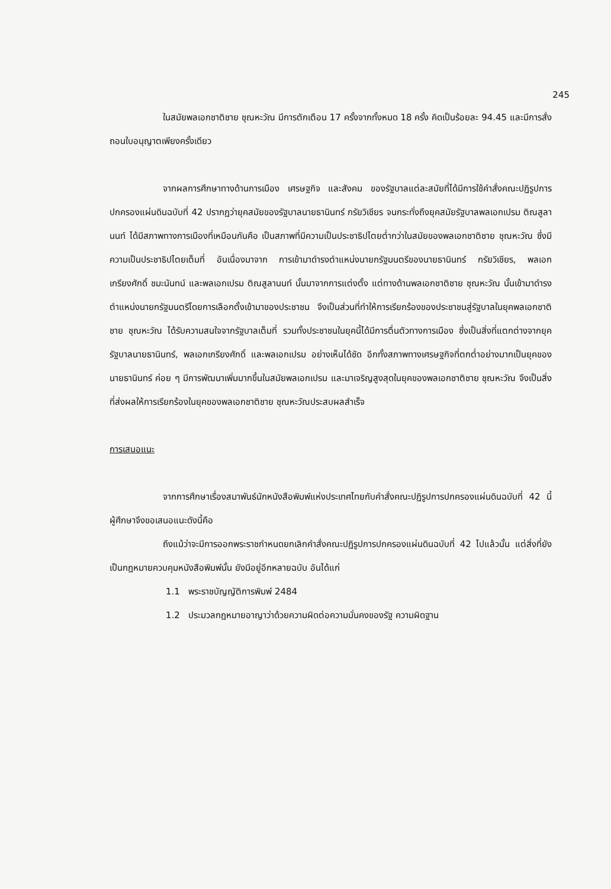245
ในสมัยพลเอกชาติชาย ชุณหะวัณ มีการตักเตือน 17 ครั้งจากทั้งหมด 18 ครั้ง คิดเป็นร้อยละ 94.45 และมีการสั่งถอนใบอนุญาตเพียงครั้งเดียว
จากผลการศึกษาทางด้านการเมือง เศรษฐกิจ และสังคม ของรัฐบาลแต่ละสมัยที่ได้มีการใช้คำสั่งคณะปฏิรูปการปกครองแผ่นดินฉบับที่ 42 ปรากฏว่ายุคสมัยของรัฐบาลนายธานินทร์ กรัยวิเชียร จนกระทั่งถึงยุคสมัยรัฐบาลพลเอกเปรม ติณสูลานนท์ ได้มีสภาพทางการเมืองที่เหมือนกันคือ เป็นสภาพที่มีความเป็นประชาธิปไตยต่ำกว่าในสมัยของพลเอกชาติชาย ชุณหะวัณ ซึ่งมีความเป็นประชาธิปไตยเต็มที่ อันเนื่องมาจาก การเข้ามาดำรงตำแหน่งนายกรัฐมนตรีของนายธานินทร์ กรัยวิเชียร, พลเอกเกรียงศักดิ์ ชมะนันทน์ และพลเอกเปรม ติณสูลานนท์ นั้นมาจากการแต่งตั้ง แต่ทางด้านพลเอกชาติชาย ชุณหะวัณ นั้นเข้ามาดำรงตำแหน่งนายกรัฐมนตรีโดยการเลือกตั้งเข้ามาของประชาชน จึงเป็นส่วนที่ทำให้การเรียกร้องของประชาชนสู่รัฐบาลในยุคพลเอกชาติชาย ชุณหะวัณ ได้รับความสนใจจากรัฐบาลเต็มที่ รวมทั้งประชาชนในยุคนี้ได้มีการตื่นตัวทางการเมือง ซึ่งเป็นสิ่งที่แตกต่างจากยุครัฐบาลนายธานินทร์, พลเอกเกรียงศักดิ์ และพลเอกเปรม อย่างเห็นได้ชัด อีกทั้งสภาพทางเศรษฐกิจที่ตกต่ำอย่างมากเป็นยุคของนายธานินทร์ ค่อย ๆ มีการพัฒนาเพิ่มมากขึ้นในสมัยพลเอกเปรม และมาเจริญสูงสุดในยุคของพลเอกชาติชาย ชุณหะวัณ จึงเป็นสิ่งที่ส่งผลให้การเรียกร้องในยุคของพลเอกชาติชาย ชุณหะวัณประสบผลสำเร็จ
การเสนอแนะ
จากการศึกษาเรื่องสมาพันธ์นักหนังสือพิมพ์แห่งประเทศไทยกับคำสั่งคณะปฏิรูปการปกครองแผ่นดินฉบับที่ 42 นี้ ผู้ศึกษาจึงขอเสนอแนะดังนี้คือ
ถึงแม้ว่าจะมีการออกพระราชกำหนดยกเลิกคำสั่งคณะปฏิรูปการปกครองแผ่นดินฉบับที่ 42 ไปแล้วนั้น แต่สิ่งที่ยังเป็นกฎหมายควบคุมหนังสือพิมพ์นั้น ยังมีอยู่อีกหลายฉบับ อันได้แก่
1.1 พระราชบัญญัติการพิมพ์ 2484
1.2 ประมวลกฎหมายอาญาว่าด้วยความผิดต่อความมั่นคงของรัฐ ความผิดฐาน